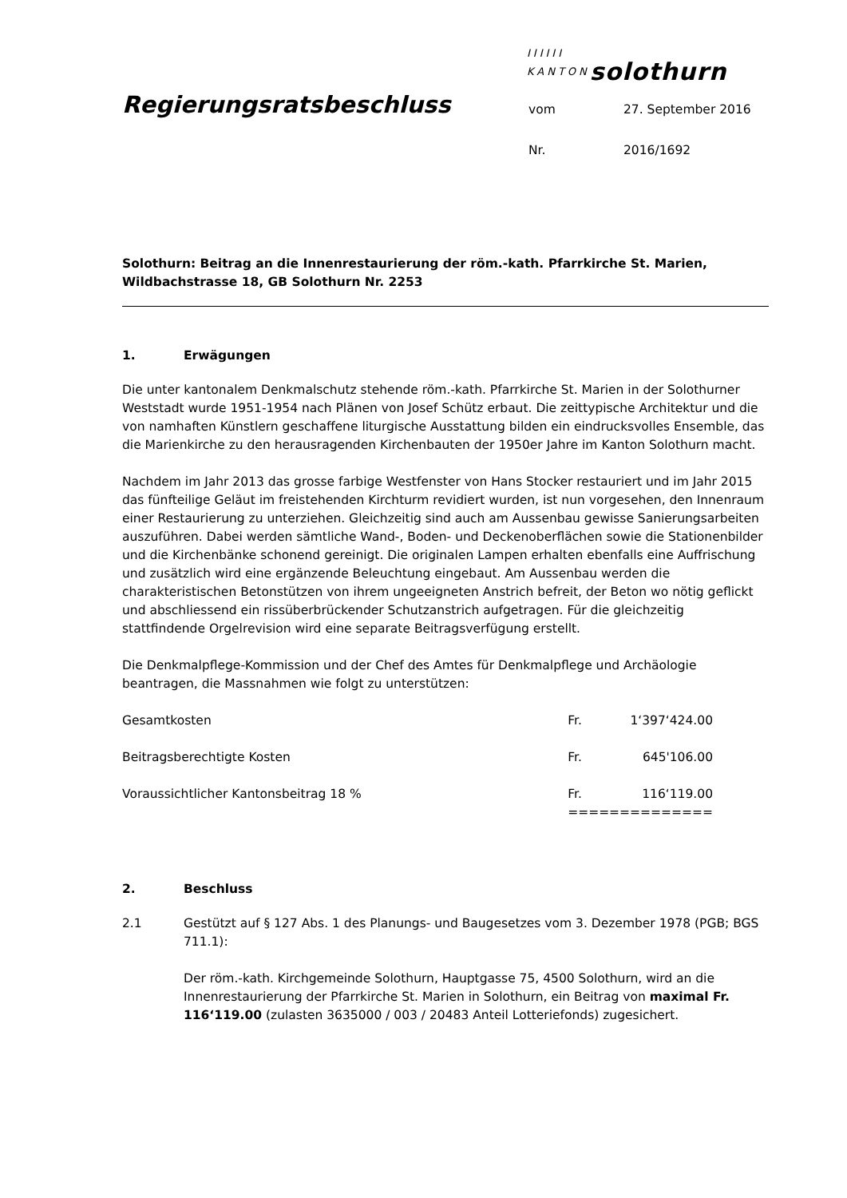IIIIII KANTON solothurn
Regierungsratsbeschluss
| vom | 27. September 2016 |
| Nr. | 2016/1692 |
Solothurn: Beitrag an die Innenrestaurierung der röm.-kath. Pfarrkirche St. Marien, Wildbachstrasse 18, GB Solothurn Nr. 2253
1. Erwägungen
Die unter kantonalem Denkmalschutz stehende röm.-kath. Pfarrkirche St. Marien in der Solothurner Weststadt wurde 1951-1954 nach Plänen von Josef Schütz erbaut. Die zeittypische Architektur und die von namhaften Künstlern geschaffene liturgische Ausstattung bilden ein eindrucksvolles Ensemble, das die Marienkirche zu den herausragenden Kirchenbauten der 1950er Jahre im Kanton Solothurn macht.
Nachdem im Jahr 2013 das grosse farbige Westfenster von Hans Stocker restauriert und im Jahr 2015 das fünfteilige Geläut im freistehenden Kirchturm revidiert wurden, ist nun vorgesehen, den Innenraum einer Restaurierung zu unterziehen. Gleichzeitig sind auch am Aussenbau gewisse Sanierungsarbeiten auszuführen. Dabei werden sämtliche Wand-, Boden- und Deckenoberflächen sowie die Stationenbilder und die Kirchenbänke schonend gereinigt. Die originalen Lampen erhalten ebenfalls eine Auffrischung und zusätzlich wird eine ergänzende Beleuchtung eingebaut. Am Aussenbau werden die charakteristischen Betonstützen von ihrem ungeeigneten Anstrich befreit, der Beton wo nötig geflickt und abschliessend ein rissüberbrückender Schutzanstrich aufgetragen. Für die gleichzeitig stattfindende Orgelrevision wird eine separate Beitragsverfügung erstellt.
Die Denkmalpflege-Kommission und der Chef des Amtes für Denkmalpflege und Archäologie beantragen, die Massnahmen wie folgt zu unterstützen:
| Gesamtkosten | Fr. | 1‘397‘424.00 |
| Beitragsberechtigte Kosten | Fr. | 645'106.00 |
| Voraussichtlicher Kantonsbeitrag 18 % | Fr. | 116‘119.00 |
| | ============== | |
2. Beschluss
2.1 Gestützt auf § 127 Abs. 1 des Planungs- und Baugesetzes vom 3. Dezember 1978 (PGB; BGS 711.1):
Der röm.-kath. Kirchgemeinde Solothurn, Hauptgasse 75, 4500 Solothurn, wird an die Innenrestaurierung der Pfarrkirche St. Marien in Solothurn, ein Beitrag von maximal Fr. 116‘119.00 (zulasten 3635000 / 003 / 20483 Anteil Lotteriefonds) zugesichert.